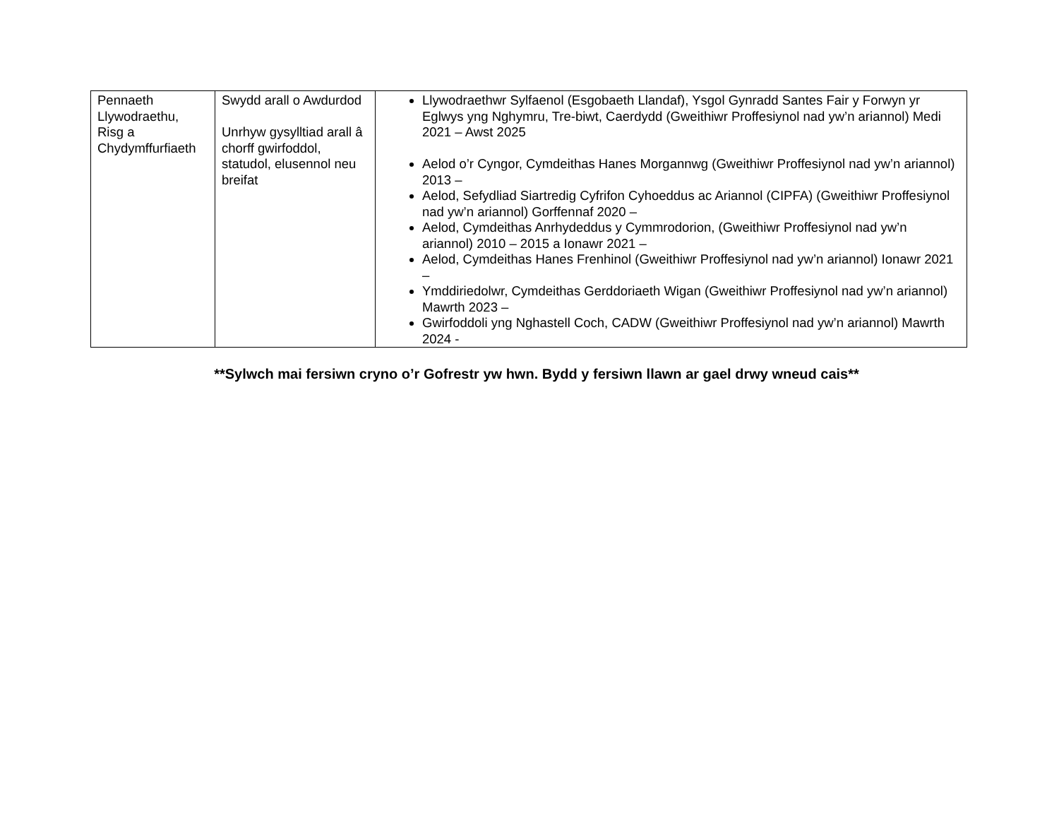| Pennaeth Llywodraethu, Risg a Chydymffurfiaeth | Swydd arall o Awdurdod Unrhyw gysylltiad arall â chorff gwirfoddol, statudol, elusennol neu breifat | Llywodraethwr Sylfaenol (Esgobaeth Llandaf), Ysgol Gynradd Santes Fair y Forwyn yr Eglwys yng Nghymru, Tre-biwt, Caerdydd (Gweithiwr Proffesiynol nad yw’n ariannol) Medi 2021 – Awst 2025 Aelod o’r Cyngor, Cymdeithas Hanes Morgannwg (Gweithiwr Proffesiynol nad yw’n ariannol) 2013 – Aelod, Sefydliad Siartredig Cyfrifon Cyhoeddus ac Ariannol (CIPFA) (Gweithiwr Proffesiynol nad yw’n ariannol) Gorffennaf 2020 – Aelod, Cymdeithas Anrhydeddus y Cymmrodorion, (Gweithiwr Proffesiynol nad yw’n ariannol) 2010 – 2015 a Ionawr 2021 – Aelod, Cymdeithas Hanes Frenhinol (Gweithiwr Proffesiynol nad yw’n ariannol) Ionawr 2021 – Ymddiriedolwr, Cymdeithas Gerddoriaeth Wigan (Gweithiwr Proffesiynol nad yw’n ariannol) Mawrth 2023 – Gwirfoddoli yng Nghastell Coch, CADW (Gweithiwr Proffesiynol nad yw’n ariannol) Mawrth 2024 - |
**Sylwch mai fersiwn cryno o’r Gofrestr yw hwn. Bydd y fersiwn llawn ar gael drwy wneud cais**